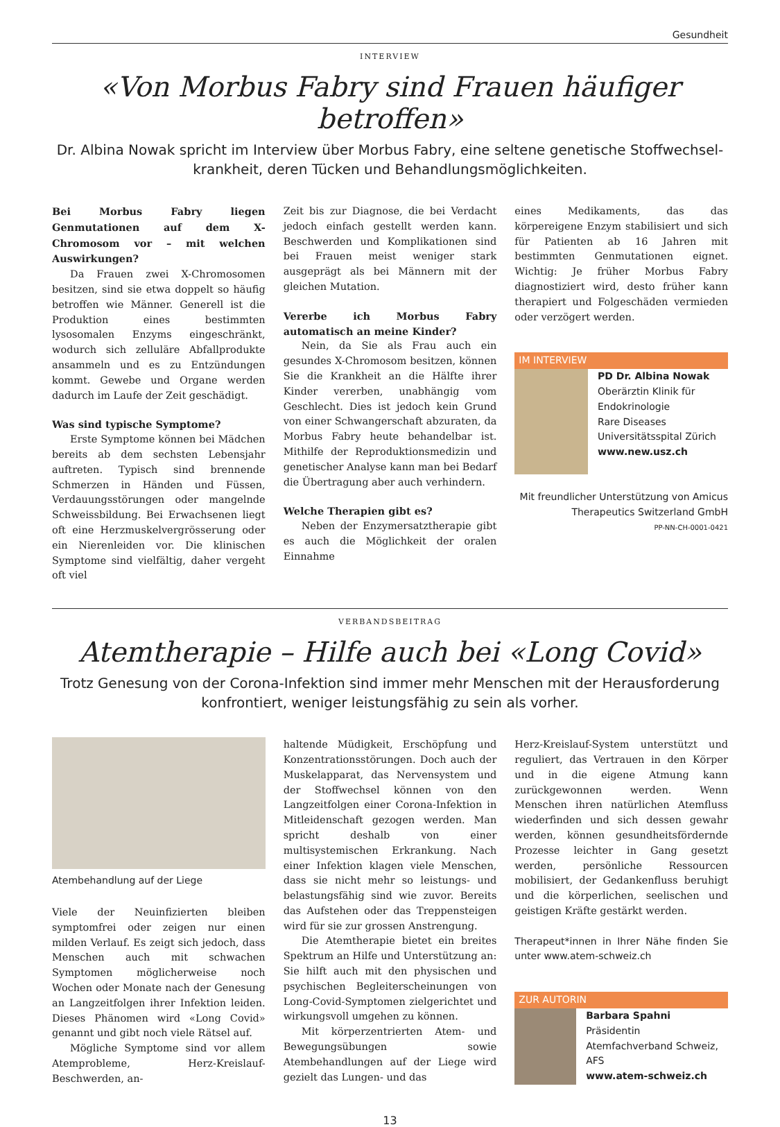Gesundheit
INTERVIEW
«Von Morbus Fabry sind Frauen häufiger betroffen»
Dr. Albina Nowak spricht im Interview über Morbus Fabry, eine seltene genetische Stoffwechsel-krankheit, deren Tücken und Behandlungsmöglichkeiten.
Bei Morbus Fabry liegen Genmutationen auf dem X-Chromosom vor – mit welchen Auswirkungen?
Da Frauen zwei X-Chromosomen besitzen, sind sie etwa doppelt so häufig betroffen wie Männer. Generell ist die Produktion eines bestimmten lysosomalen Enzyms eingeschränkt, wodurch sich zelluläre Abfallprodukte ansammeln und es zu Entzündungen kommt. Gewebe und Organe werden dadurch im Laufe der Zeit geschädigt.
Was sind typische Symptome?
Erste Symptome können bei Mädchen bereits ab dem sechsten Lebensjahr auftreten. Typisch sind brennende Schmerzen in Händen und Füssen, Verdauungsstörungen oder mangelnde Schweissbildung. Bei Erwachsenen liegt oft eine Herzmuskelvergrösserung oder ein Nierenleiden vor. Die klinischen Symptome sind vielfältig, daher vergeht oft viel
Zeit bis zur Diagnose, die bei Verdacht jedoch einfach gestellt werden kann. Beschwerden und Komplikationen sind bei Frauen meist weniger stark ausgeprägt als bei Männern mit der gleichen Mutation.
Vererbe ich Morbus Fabry automatisch an meine Kinder?
Nein, da Sie als Frau auch ein gesundes X-Chromosom besitzen, können Sie die Krankheit an die Hälfte ihrer Kinder vererben, unabhängig vom Geschlecht. Dies ist jedoch kein Grund von einer Schwangerschaft abzuraten, da Morbus Fabry heute behandelbar ist. Mithilfe der Reproduktionsmedizin und genetischer Analyse kann man bei Bedarf die Übertragung aber auch verhindern.
Welche Therapien gibt es?
Neben der Enzymersatztherapie gibt es auch die Möglichkeit der oralen Einnahme
eines Medikaments, das das körpereigene Enzym stabilisiert und sich für Patienten ab 16 Jahren mit bestimmten Genmutationen eignet. Wichtig: Je früher Morbus Fabry diagnostiziert wird, desto früher kann therapiert und Folgeschäden vermieden oder verzögert werden.
IM INTERVIEW
PD Dr. Albina Nowak
Oberärztin Klinik für Endokrinologie
Rare Diseases
Universitätsspital Zürich
www.new.usz.ch
Mit freundlicher Unterstützung von Amicus Therapeutics Switzerland GmbH
PP-NN-CH-0001-0421
VERBANDSBEITRAG
Atemtherapie – Hilfe auch bei «Long Covid»
Trotz Genesung von der Corona-Infektion sind immer mehr Menschen mit der Herausforderung konfrontiert, weniger leistungsfähig zu sein als vorher.
Atembehandlung auf der Liege
Viele der Neuinfizierten bleiben symptomfrei oder zeigen nur einen milden Verlauf. Es zeigt sich jedoch, dass Menschen auch mit schwachen Symptomen möglicherweise noch Wochen oder Monate nach der Genesung an Langzeitfolgen ihrer Infektion leiden. Dieses Phänomen wird «Long Covid» genannt und gibt noch viele Rätsel auf.
Mögliche Symptome sind vor allem Atemprobleme, Herz-Kreislauf-Beschwerden, an-
haltende Müdigkeit, Erschöpfung und Konzentrationsstörungen. Doch auch der Muskelapparat, das Nervensystem und der Stoffwechsel können von den Langzeitfolgen einer Corona-Infektion in Mitleidenschaft gezogen werden. Man spricht deshalb von einer multisystemischen Erkrankung. Nach einer Infektion klagen viele Menschen, dass sie nicht mehr so leistungs- und belastungsfähig sind wie zuvor. Bereits das Aufstehen oder das Treppensteigen wird für sie zur grossen Anstrengung.
Die Atemtherapie bietet ein breites Spektrum an Hilfe und Unterstützung an: Sie hilft auch mit den physischen und psychischen Begleiterscheinungen von Long-Covid-Symptomen zielgerichtet und wirkungsvoll umgehen zu können.
Mit körperzentrierten Atem- und Bewegungsübungen sowie Atembehandlungen auf der Liege wird gezielt das Lungen- und das
Herz-Kreislauf-System unterstützt und reguliert, das Vertrauen in den Körper und in die eigene Atmung kann zurückgewonnen werden. Wenn Menschen ihren natürlichen Atemfluss wiederfinden und sich dessen gewahr werden, können gesundheitsfördernde Prozesse leichter in Gang gesetzt werden, persönliche Ressourcen mobilisiert, der Gedankenfluss beruhigt und die körperlichen, seelischen und geistigen Kräfte gestärkt werden.
Therapeut*innen in Ihrer Nähe finden Sie unter www.atem-schweiz.ch
ZUR AUTORIN
Barbara Spahni
Präsidentin
Atemfachverband Schweiz, AFS
www.atem-schweiz.ch
13